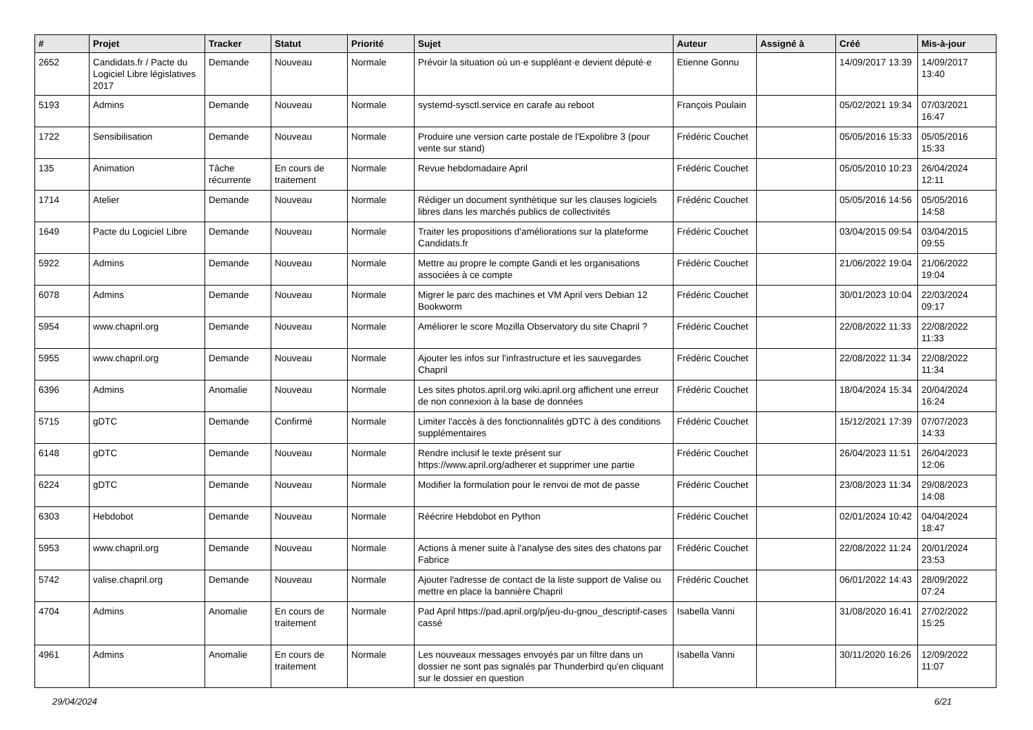| # | Projet | Tracker | Statut | Priorité | Sujet | Auteur | Assigné à | Créé | Mis-à-jour |
| --- | --- | --- | --- | --- | --- | --- | --- | --- | --- |
| 2652 | Candidats.fr / Pacte du Logiciel Libre législatives 2017 | Demande | Nouveau | Normale | Prévoir la situation où un·e suppléant·e devient député·e | Etienne Gonnu | | 14/09/2017 13:39 | 14/09/2017 13:40 |
| 5193 | Admins | Demande | Nouveau | Normale | systemd-sysctl.service en carafe au reboot | François Poulain | | 05/02/2021 19:34 | 07/03/2021 16:47 |
| 1722 | Sensibilisation | Demande | Nouveau | Normale | Produire une version carte postale de l'Expolibre 3 (pour vente sur stand) | Frédéric Couchet | | 05/05/2016 15:33 | 05/05/2016 15:33 |
| 135 | Animation | Tâche récurrente | En cours de traitement | Normale | Revue hebdomadaire April | Frédéric Couchet | | 05/05/2010 10:23 | 26/04/2024 12:11 |
| 1714 | Atelier | Demande | Nouveau | Normale | Rédiger un document synthètique sur les clauses logiciels libres dans les marchés publics de collectivités | Frédéric Couchet | | 05/05/2016 14:56 | 05/05/2016 14:58 |
| 1649 | Pacte du Logiciel Libre | Demande | Nouveau | Normale | Traiter les propositions d'améliorations sur la plateforme Candidats.fr | Frédéric Couchet | | 03/04/2015 09:54 | 03/04/2015 09:55 |
| 5922 | Admins | Demande | Nouveau | Normale | Mettre au propre le compte Gandi et les organisations associées à ce compte | Frédéric Couchet | | 21/06/2022 19:04 | 21/06/2022 19:04 |
| 6078 | Admins | Demande | Nouveau | Normale | Migrer le parc des machines et VM April vers Debian 12 Bookworm | Frédéric Couchet | | 30/01/2023 10:04 | 22/03/2024 09:17 |
| 5954 | www.chapril.org | Demande | Nouveau | Normale | Améliorer le score Mozilla Observatory du site Chapril ? | Frédéric Couchet | | 22/08/2022 11:33 | 22/08/2022 11:33 |
| 5955 | www.chapril.org | Demande | Nouveau | Normale | Ajouter les infos sur l'infrastructure et les sauvegardes Chapril | Frédéric Couchet | | 22/08/2022 11:34 | 22/08/2022 11:34 |
| 6396 | Admins | Anomalie | Nouveau | Normale | Les sites photos.april.org wiki.april.org affichent une erreur de non connexion à la base de données | Frédéric Couchet | | 18/04/2024 15:34 | 20/04/2024 16:24 |
| 5715 | gDTC | Demande | Confirmé | Normale | Limiter l'accès à des fonctionnalités gDTC à des conditions supplémentaires | Frédéric Couchet | | 15/12/2021 17:39 | 07/07/2023 14:33 |
| 6148 | gDTC | Demande | Nouveau | Normale | Rendre inclusif le texte présent sur https://www.april.org/adherer et supprimer une partie | Frédéric Couchet | | 26/04/2023 11:51 | 26/04/2023 12:06 |
| 6224 | gDTC | Demande | Nouveau | Normale | Modifier la formulation pour le renvoi de mot de passe | Frédéric Couchet | | 23/08/2023 11:34 | 29/08/2023 14:08 |
| 6303 | Hebdobot | Demande | Nouveau | Normale | Réécrire Hebdobot en Python | Frédéric Couchet | | 02/01/2024 10:42 | 04/04/2024 18:47 |
| 5953 | www.chapril.org | Demande | Nouveau | Normale | Actions à mener suite à l'analyse des sites des chatons par Fabrice | Frédéric Couchet | | 22/08/2022 11:24 | 20/01/2024 23:53 |
| 5742 | valise.chapril.org | Demande | Nouveau | Normale | Ajouter l'adresse de contact de la liste support de Valise ou mettre en place la bannière Chapril | Frédéric Couchet | | 06/01/2022 14:43 | 28/09/2022 07:24 |
| 4704 | Admins | Anomalie | En cours de traitement | Normale | Pad April https://pad.april.org/p/jeu-du-gnou_descriptif-cases cassé | Isabella Vanni | | 31/08/2020 16:41 | 27/02/2022 15:25 |
| 4961 | Admins | Anomalie | En cours de traitement | Normale | Les nouveaux messages envoyés par un filtre dans un dossier ne sont pas signalés par Thunderbird qu'en cliquant sur le dossier en question | Isabella Vanni | | 30/11/2020 16:26 | 12/09/2022 11:07 |
29/04/2024 6/21